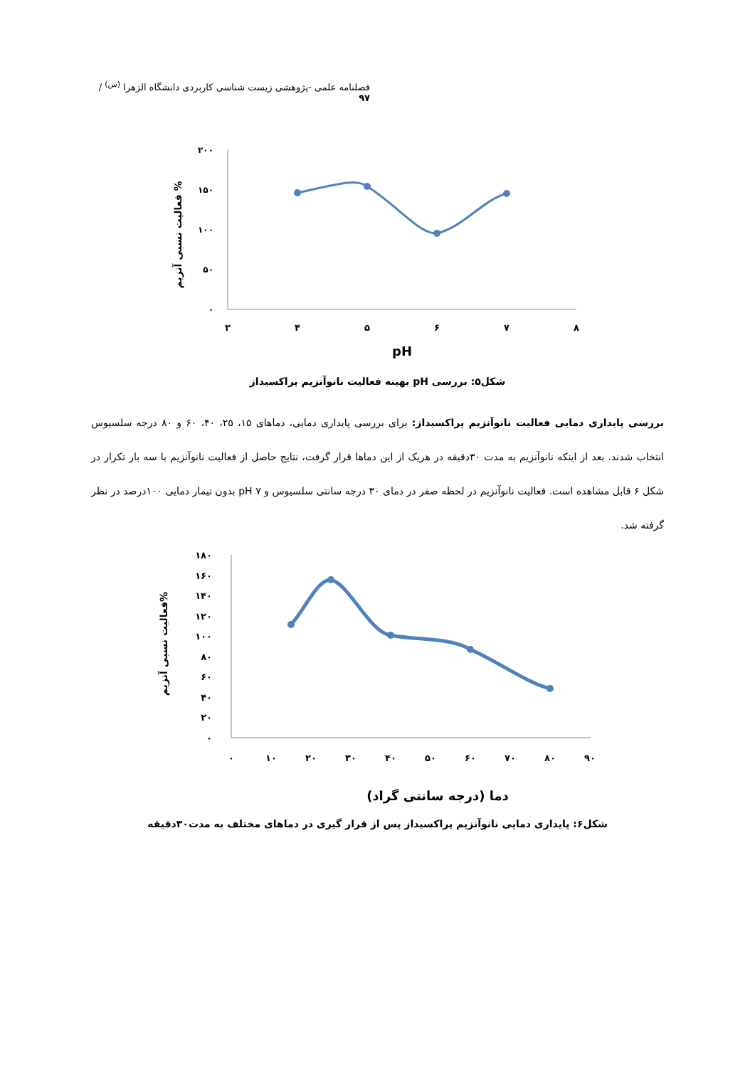فصلنامه علمی -پژوهشی زیست شناسی کاربردی دانشگاه الزهرا <sup>(س)</sup> / ۹۷
۲۰۰
۱۵۰
۱۰۰
۵۰
۰
۳
۴
۵
۶
۷
۸
pH
فعالیت نسبی آنزیم %
شکل۵: بررسی pH بهینه فعالیت نانوآنزیم پراکسیداز
بررسی پایداری دمایی فعالیت نانوآنزیم پراکسیداز: برای بررسی پایداری دمایی، دماهای ۱۵، ۲۵، ۴۰، ۶۰ و ۸۰ درجه سلسیوس انتخاب شدند. بعد از اینکه نانوآنزیم به مدت ۳۰دقیقه در هریک از این دماها قرار گرفت، نتایج حاصل از فعالیت نانوآنزیم با سه بار تکرار در شکل ۶ قابل مشاهده است. فعالیت نانوآنزیم در لحظه صفر در دمای ۳۰ درجه سانتی سلسیوس و pH ۷ بدون تیمار دمایی ۱۰۰درصد در نظر گرفته شد.
۱۸۰
۱۶۰
۱۴۰
۱۲۰
۱۰۰
۸۰
۶۰
۴۰
۲۰
۰
۰
۱۰
۲۰
۳۰
۴۰
۵۰
۶۰
۷۰
۸۰
۹۰
دما (درجه سانتی گراد)
فعالیت نسبی آنزیم%
شکل۶: پایداری دمایی نانوآنزیم پراکسیداز پس از قرار گیری در دماهای مختلف به مدت۳۰دقیقه